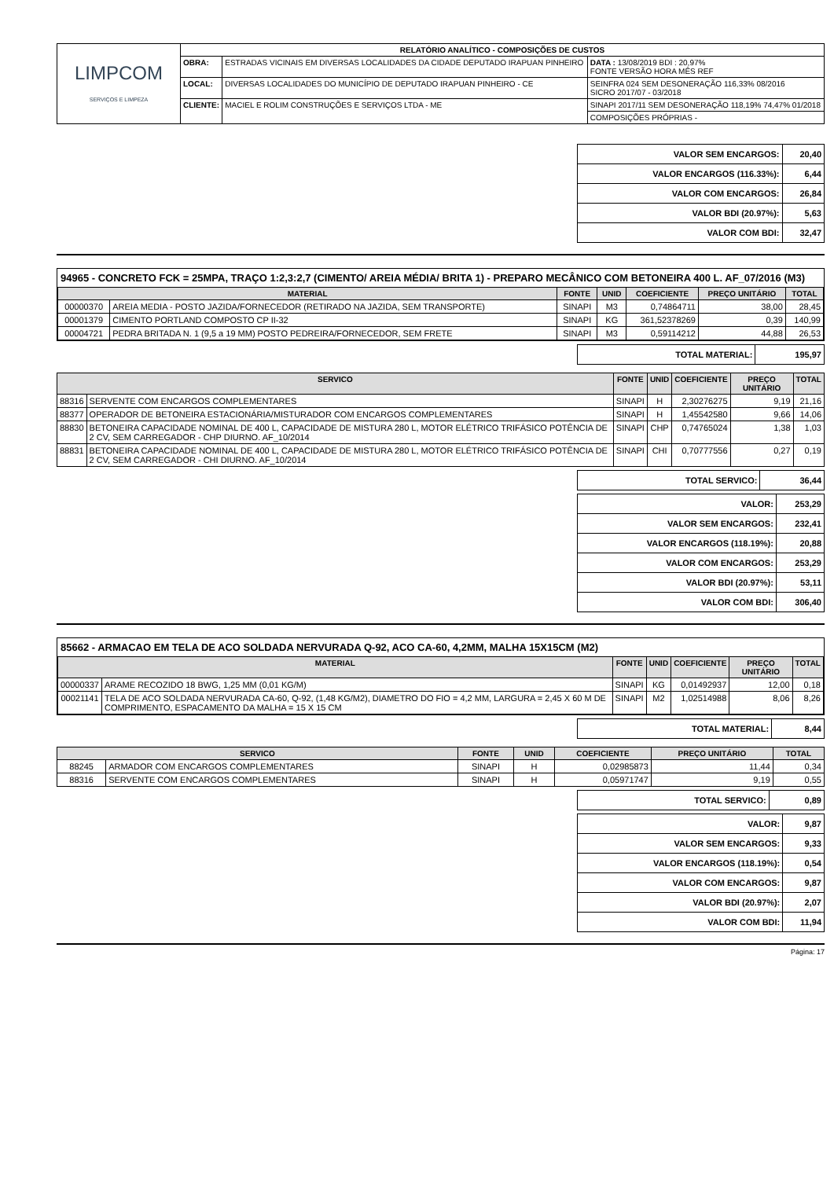| LIMPCOM SERVIÇOS E LIMPEZA | RELATÓRIO ANALÍTICO - COMPOSIÇÕES DE CUSTOS | | |
| | OBRA: | ESTRADAS VICINAIS EM DIVERSAS LOCALIDADES DA CIDADE DEPUTADO IRAPUAN PINHEIRO | DATA : 13/08/2019 BDI : 20,97% FONTE VERSÃO HORA MÊS REF |
| | LOCAL: | DIVERSAS LOCALIDADES DO MUNICÍPIO DE DEPUTADO IRAPUAN PINHEIRO - CE | SEINFRA 024 SEM DESONERAÇÃO 116,33% 08/2016 SICRO 2017/07 - 03/2018 |
| | CLIENTE: | MACIEL E ROLIM CONSTRUÇÕES E SERVIÇOS LTDA - ME | SINAPI 2017/11 SEM DESONERAÇÃO 118,19% 74,47% 01/2018 |
| | | | COMPOSIÇÕES PRÓPRIAS - |
| VALOR SEM ENCARGOS: | 20,40 |
| VALOR ENCARGOS (116.33%): | 6,44 |
| VALOR COM ENCARGOS: | 26,84 |
| VALOR BDI (20.97%): | 5,63 |
| VALOR COM BDI: | 32,47 |
94965 - CONCRETO FCK = 25MPA, TRAÇO 1:2,3:2,7 (CIMENTO/ AREIA MÉDIA/ BRITA 1) - PREPARO MECÂNICO COM BETONEIRA 400 L. AF_07/2016 (M3)
| MATERIAL | | FONTE | UNID | COEFICIENTE | PREÇO UNITÁRIO | TOTAL |
| --- | --- | --- | --- | --- | --- | --- |
| 00000370 | AREIA MEDIA - POSTO JAZIDA/FORNECEDOR (RETIRADO NA JAZIDA, SEM TRANSPORTE) | SINAPI | M3 | 0,74864711 | 38,00 | 28,45 |
| 00001379 | CIMENTO PORTLAND COMPOSTO CP II-32 | SINAPI | KG | 361,52378269 | 0,39 | 140,99 |
| 00004721 | PEDRA BRITADA N. 1 (9,5 a 19 MM) POSTO PEDREIRA/FORNECEDOR, SEM FRETE | SINAPI | M3 | 0,59114212 | 44,88 | 26,53 |
| TOTAL MATERIAL: | 195,97 |
| SERVICO | | FONTE | UNID | COEFICIENTE | PREÇO UNITÁRIO | TOTAL |
| --- | --- | --- | --- | --- | --- | --- |
| 88316 | SERVENTE COM ENCARGOS COMPLEMENTARES | SINAPI | H | 2,30276275 | 9,19 | 21,16 |
| 88377 | OPERADOR DE BETONEIRA ESTACIONÁRIA/MISTURADOR COM ENCARGOS COMPLEMENTARES | SINAPI | H | 1,45542580 | 9,66 | 14,06 |
| 88830 | BETONEIRA CAPACIDADE NOMINAL DE 400 L, CAPACIDADE DE MISTURA 280 L, MOTOR ELÉTRICO TRIFÁSICO POTÊNCIA DE 2 CV, SEM CARREGADOR - CHP DIURNO. AF_10/2014 | SINAPI | CHP | 0,74765024 | 1,38 | 1,03 |
| 88831 | BETONEIRA CAPACIDADE NOMINAL DE 400 L, CAPACIDADE DE MISTURA 280 L, MOTOR ELÉTRICO TRIFÁSICO POTÊNCIA DE 2 CV, SEM CARREGADOR - CHI DIURNO. AF_10/2014 | SINAPI | CHI | 0,70777556 | 0,27 | 0,19 |
| TOTAL SERVICO: | 36,44 |
| VALOR: | 253,29 |
| VALOR SEM ENCARGOS: | 232,41 |
| VALOR ENCARGOS (118.19%): | 20,88 |
| VALOR COM ENCARGOS: | 253,29 |
| VALOR BDI (20.97%): | 53,11 |
| VALOR COM BDI: | 306,40 |
85662 - ARMACAO EM TELA DE ACO SOLDADA NERVURADA Q-92, ACO CA-60, 4,2MM, MALHA 15X15CM (M2)
| MATERIAL | | FONTE | UNID | COEFICIENTE | PREÇO UNITÁRIO | TOTAL |
| --- | --- | --- | --- | --- | --- | --- |
| 00000337 | ARAME RECOZIDO 18 BWG, 1,25 MM (0,01 KG/M) | SINAPI | KG | 0,01492937 | 12,00 | 0,18 |
| 00021141 | TELA DE ACO SOLDADA NERVURADA CA-60, Q-92, (1,48 KG/M2), DIAMETRO DO FIO = 4,2 MM, LARGURA = 2,45 X 60 M DE COMPRIMENTO, ESPACAMENTO DA MALHA = 15 X 15 CM | SINAPI | M2 | 1,02514988 | 8,06 | 8,26 |
| TOTAL MATERIAL: | 8,44 |
| SERVICO | | FONTE | UNID | COEFICIENTE | PREÇO UNITÁRIO | TOTAL |
| --- | --- | --- | --- | --- | --- | --- |
| 88245 | ARMADOR COM ENCARGOS COMPLEMENTARES | SINAPI | H | 0,02985873 | 11,44 | 0,34 |
| 88316 | SERVENTE COM ENCARGOS COMPLEMENTARES | SINAPI | H | 0,05971747 | 9,19 | 0,55 |
| TOTAL SERVICO: | 0,89 |
| VALOR: | 9,87 |
| VALOR SEM ENCARGOS: | 9,33 |
| VALOR ENCARGOS (118.19%): | 0,54 |
| VALOR COM ENCARGOS: | 9,87 |
| VALOR BDI (20.97%): | 2,07 |
| VALOR COM BDI: | 11,94 |
Página: 17